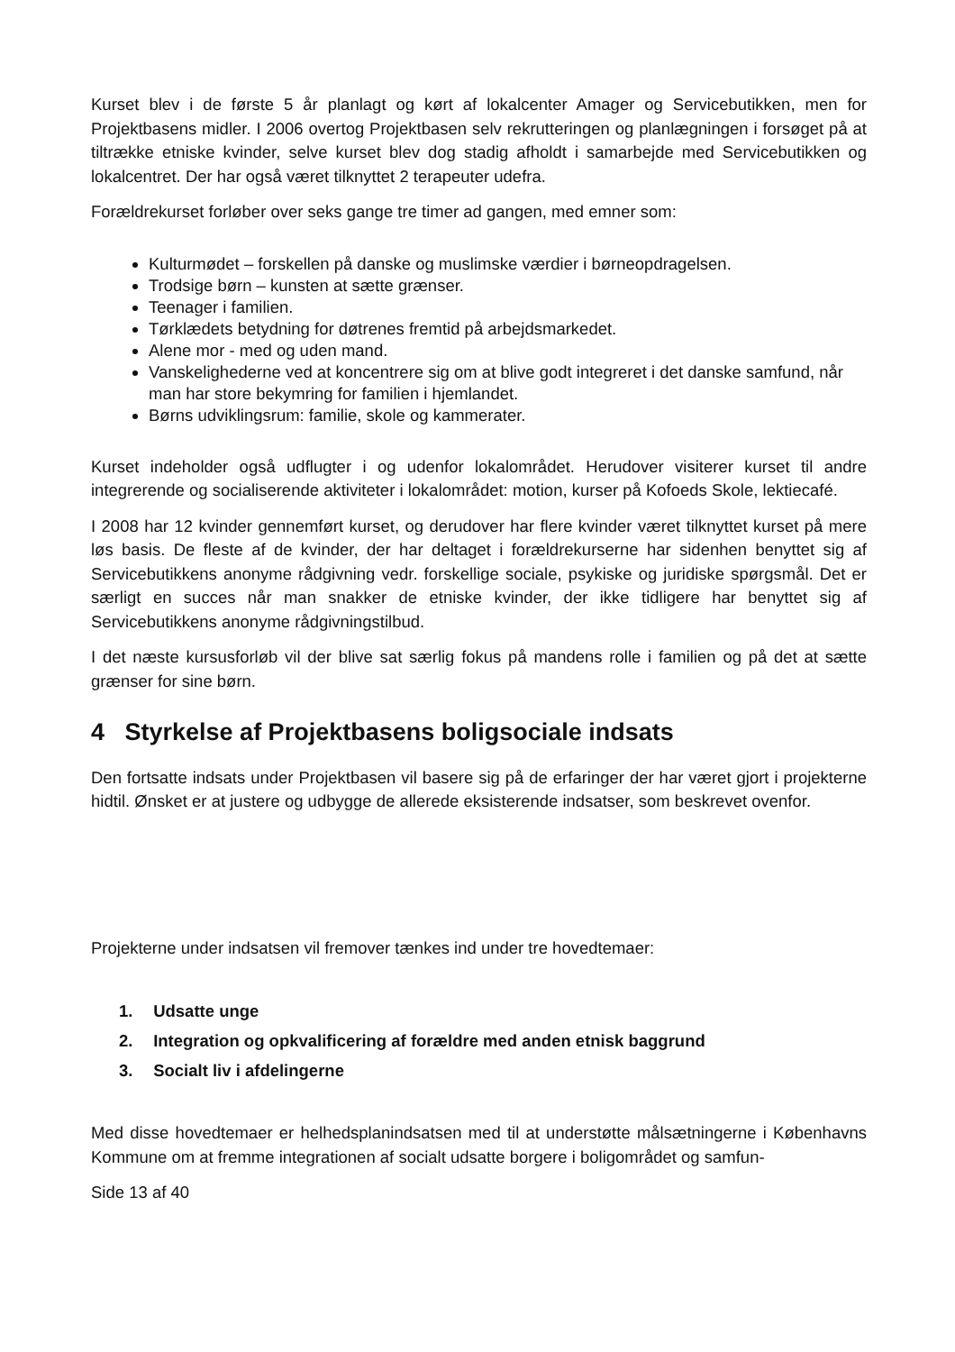Kurset blev i de første 5 år planlagt og kørt af lokalcenter Amager og Servicebutikken, men for Projektbasens midler. I 2006 overtog Projektbasen selv rekrutteringen og planlægningen i forsøget på at tiltrække etniske kvinder, selve kurset blev dog stadig afholdt i samarbejde med Servicebutikken og lokalcentret. Der har også været tilknyttet 2 terapeuter udefra.
Forældrekurset forløber over seks gange tre timer ad gangen, med emner som:
Kulturmødet – forskellen på danske og muslimske værdier i børneopdragelsen.
Trodsige børn – kunsten at sætte grænser.
Teenager i familien.
Tørklædets betydning for døtrenes fremtid på arbejdsmarkedet.
Alene mor - med og uden mand.
Vanskelighederne ved at koncentrere sig om at blive godt integreret i det danske samfund, når man har store bekymring for familien i hjemlandet.
Børns udviklingsrum: familie, skole og kammerater.
Kurset indeholder også udflugter i og udenfor lokalområdet. Herudover visiterer kurset til andre integrerende og socialiserende aktiviteter i lokalområdet: motion, kurser på Kofoeds Skole, lektiecafé.
I 2008 har 12 kvinder gennemført kurset, og derudover har flere kvinder været tilknyttet kurset på mere løs basis. De fleste af de kvinder, der har deltaget i forældrekurserne har sidenhen benyttet sig af Servicebutikkens anonyme rådgivning vedr. forskellige sociale, psykiske og juridiske spørgsmål. Det er særligt en succes når man snakker de etniske kvinder, der ikke tidligere har benyttet sig af Servicebutikkens anonyme rådgivningstilbud.
I det næste kursusforløb vil der blive sat særlig fokus på mandens rolle i familien og på det at sætte grænser for sine børn.
4 Styrkelse af Projektbasens boligsociale indsats
Den fortsatte indsats under Projektbasen vil basere sig på de erfaringer der har været gjort i projekterne hidtil. Ønsket er at justere og udbygge de allerede eksisterende indsatser, som beskrevet ovenfor.
Projekterne under indsatsen vil fremover tænkes ind under tre hovedtemaer:
1. Udsatte unge
2. Integration og opkvalificering af forældre med anden etnisk baggrund
3. Socialt liv i afdelingerne
Med disse hovedtemaer er helhedsplanindsatsen med til at understøtte målsætningerne i Københavns Kommune om at fremme integrationen af socialt udsatte borgere i boligområdet og samfun-
Side 13 af 40